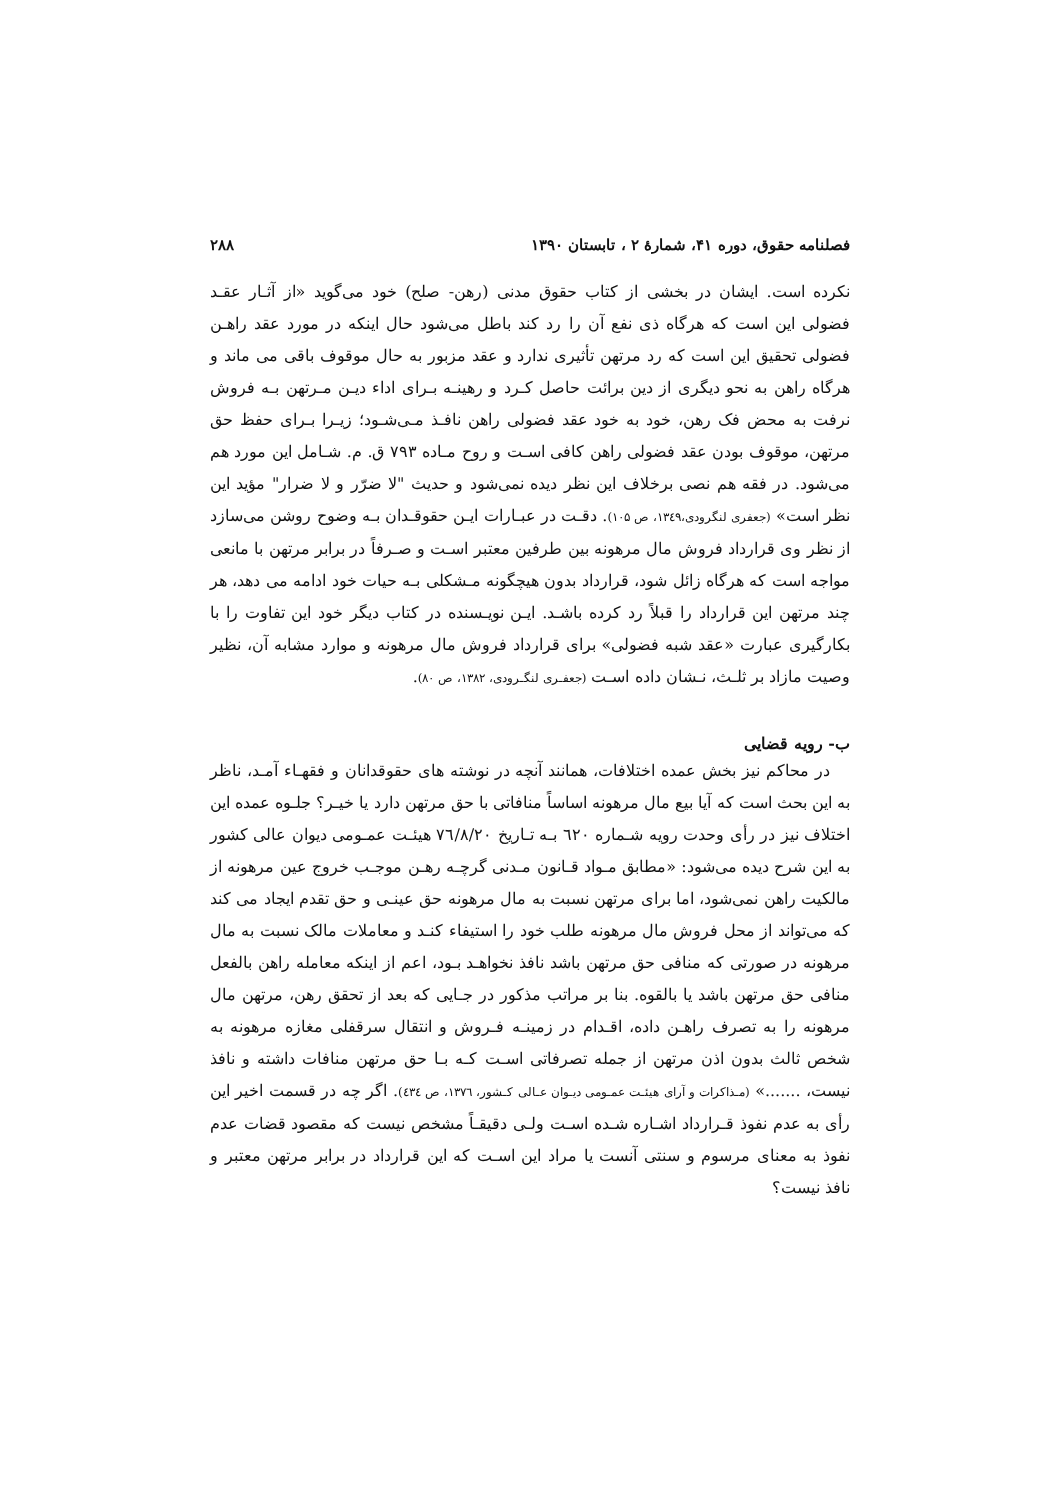فصلنامه حقوق، دوره ۴۱، شمارهٔ ۲ ، تابستان ۱۳۹۰ ۲۸۸
نکرده است. ایشان در بخشی از کتاب حقوق مدنی (رهن- صلح) خود می‌گوید «از آثـار عقـد فضولی این است که هرگاه ذی نفع آن را رد کند باطل می‌شود حال اینکه در مورد عقد راهـن فضولی تحقیق این است که رد مرتهن تأثیری ندارد و عقد مزبور به حال موقوف باقی می ماند و هرگاه راهن به نحو دیگری از دین برائت حاصل کـرد و رهینـه بـرای اداء دیـن مـرتهن بـه فروش نرفت به محض فک رهن، خود به خود عقد فضولی راهن نافـذ مـی‌شـود؛ زیـرا بـرای حفظ حق مرتهن، موقوف بودن عقد فضولی راهن کافی اسـت و روح مـاده ۷۹۳ ق. م. شـامل این مورد هم می‌شود. در فقه هم نصی برخلاف این نظر دیده نمی‌شود و حدیث "لا ضرّر و لا ضرار" مؤید این نظر است» (جعفری لنگرودی،۱۳٤۹، ص ۱۰۵). دقـت در عبـارات ایـن حقوقـدان بـه وضوح روشن می‌سازد از نظر وی قرارداد فروش مال مرهونه بین طرفین معتبر اسـت و صـرفاً در برابر مرتهن با مانعی مواجه است که هرگاه زائل شود، قرارداد بدون هیچگونه مـشکلی بـه حیات خود ادامه می دهد، هر چند مرتهن این قرارداد را قبلاً رد کرده باشـد. ایـن نویـسنده در کتاب دیگر خود این تفاوت را با بکارگیری عبارت «عقد شبه فضولی» برای قرارداد فروش مال مرهونه و موارد مشابه آن، نظیر وصیت مازاد بر ثلـث، نـشان داده اسـت (جعفـری لنگـرودی، ۱۳۸۲، ص ۸۰).
ب- رویه قضایی
در محاکم نیز بخش عمده اختلافات، همانند آنچه در نوشته های حقوقدانان و فقهـاء آمـد، ناظر به این بحث است که آیا بیع مال مرهونه اساساً منافاتی با حق مرتهن دارد یا خیـر؟ جلـوه عمده این اختلاف نیز در رأی وحدت رویه شـماره ٦٢٠ بـه تـاریخ ٧٦/٨/٢٠ هیئـت عمـومی دیوان عالی کشور به این شرح دیده می‌شود: «مطابق مـواد قـانون مـدنی گرچـه رهـن موجـب خروج عین مرهونه از مالکیت راهن نمی‌شود، اما برای مرتهن نسبت به مال مرهونه حق عینـی و حق تقدم ایجاد می کند که می‌تواند از محل فروش مال مرهونه طلب خود را استیفاء کنـد و معاملات مالک نسبت به مال مرهونه در صورتی که منافی حق مرتهن باشد نافذ نخواهـد بـود، اعم از اینکه معامله راهن بالفعل منافی حق مرتهن باشد یا بالقوه. بنا بر مراتب مذکور در جـایی که بعد از تحقق رهن، مرتهن مال مرهونه را به تصرف راهـن داده، اقـدام در زمینـه فـروش و انتقال سرقفلی مغازه مرهونه به شخص ثالث بدون اذن مرتهن از جمله تصرفاتی اسـت کـه بـا حق مرتهن منافات داشته و نافذ نیست، .......» (مـذاکرات و آرای هیئـت عمـومی دیـوان عـالی کـشور، ١٣٧٦، ص ٤٣٤). اگر چه در قسمت اخیر این رأی به عدم نفوذ قـرارداد اشـاره شـده اسـت ولـی دقیقـاً مشخص نیست که مقصود قضات عدم نفوذ به معنای مرسوم و سنتی آنست یا مراد این اسـت که این قرارداد در برابر مرتهن معتبر و نافذ نیست؟